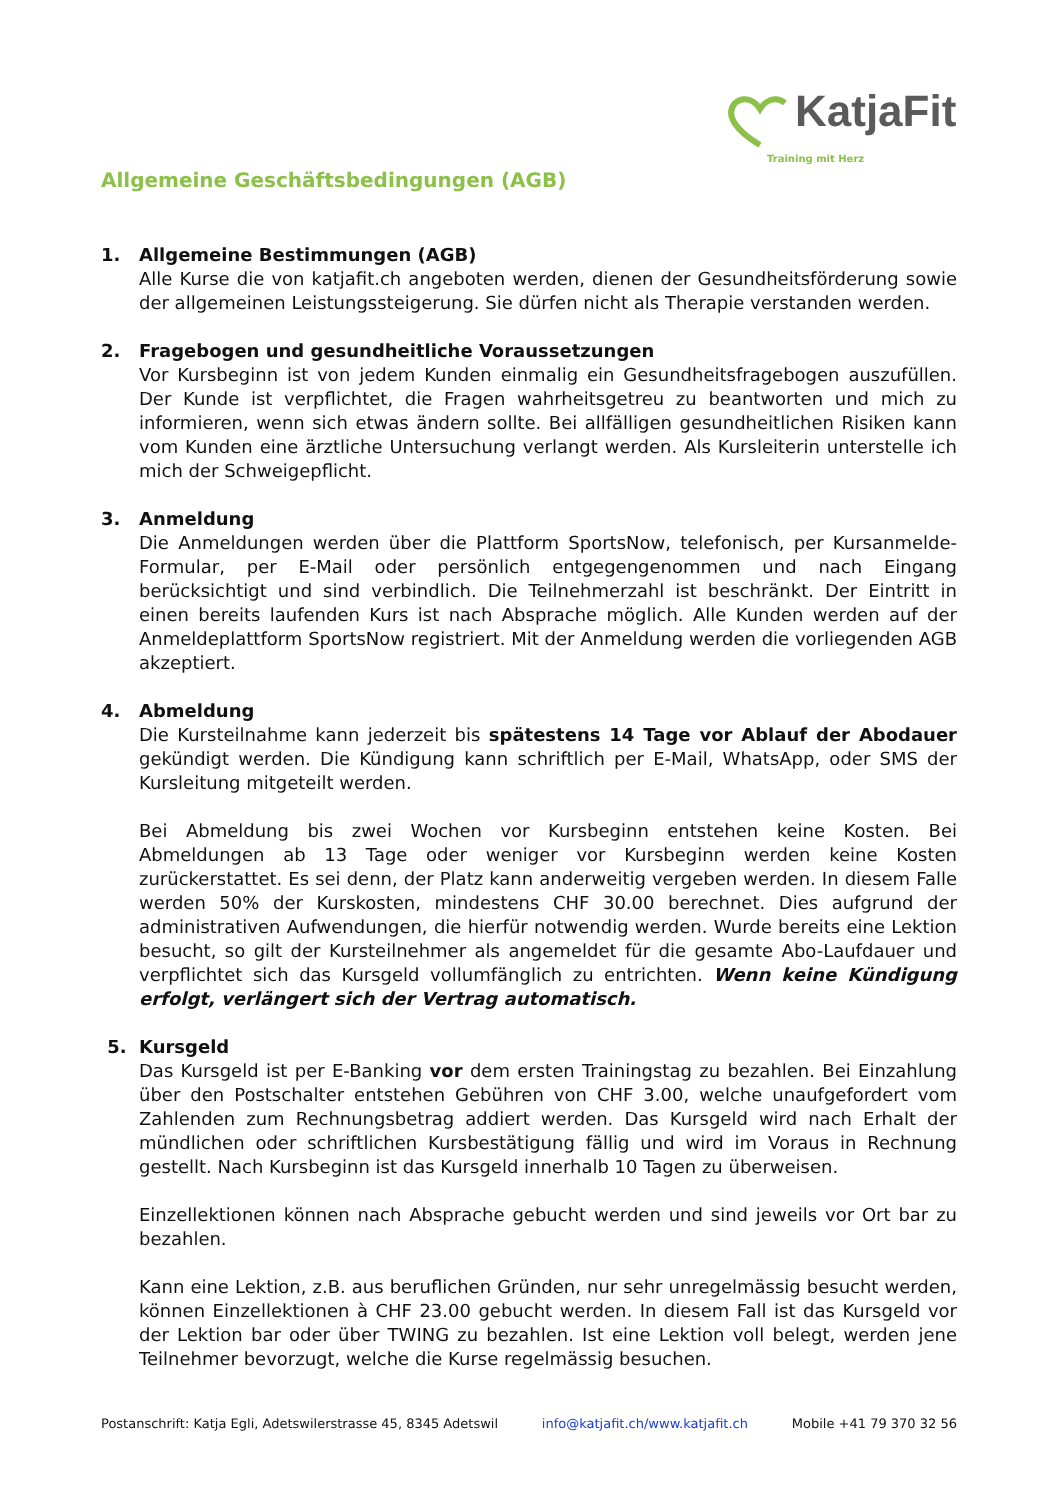KatjaFit
Training mit Herz
Allgemeine Geschäftsbedingungen (AGB)
1. Allgemeine Bestimmungen (AGB)
Alle Kurse die von katjafit.ch angeboten werden, dienen der Gesundheitsförderung sowie der allgemeinen Leistungssteigerung. Sie dürfen nicht als Therapie verstanden werden.
2. Fragebogen und gesundheitliche Voraussetzungen
Vor Kursbeginn ist von jedem Kunden einmalig ein Gesundheitsfragebogen auszufüllen. Der Kunde ist verpflichtet, die Fragen wahrheitsgetreu zu beantworten und mich zu informieren, wenn sich etwas ändern sollte. Bei allfälligen gesundheitlichen Risiken kann vom Kunden eine ärztliche Untersuchung verlangt werden. Als Kursleiterin unterstelle ich mich der Schweigepflicht.
3. Anmeldung
Die Anmeldungen werden über die Plattform SportsNow, telefonisch, per Kursanmelde-Formular, per E-Mail oder persönlich entgegengenommen und nach Eingang berücksichtigt und sind verbindlich. Die Teilnehmerzahl ist beschränkt. Der Eintritt in einen bereits laufenden Kurs ist nach Absprache möglich. Alle Kunden werden auf der Anmeldeplattform SportsNow registriert. Mit der Anmeldung werden die vorliegenden AGB akzeptiert.
4. Abmeldung
Die Kursteilnahme kann jederzeit bis spätestens 14 Tage vor Ablauf der Abodauer gekündigt werden. Die Kündigung kann schriftlich per E-Mail, WhatsApp, oder SMS der Kursleitung mitgeteilt werden.
Bei Abmeldung bis zwei Wochen vor Kursbeginn entstehen keine Kosten. Bei Abmeldungen ab 13 Tage oder weniger vor Kursbeginn werden keine Kosten zurückerstattet. Es sei denn, der Platz kann anderweitig vergeben werden. In diesem Falle werden 50% der Kurskosten, mindestens CHF 30.00 berechnet. Dies aufgrund der administrativen Aufwendungen, die hierfür notwendig werden. Wurde bereits eine Lektion besucht, so gilt der Kursteilnehmer als angemeldet für die gesamte Abo-Laufdauer und verpflichtet sich das Kursgeld vollumfänglich zu entrichten. Wenn keine Kündigung erfolgt, verlängert sich der Vertrag automatisch.
5. Kursgeld
Das Kursgeld ist per E-Banking vor dem ersten Trainingstag zu bezahlen. Bei Einzahlung über den Postschalter entstehen Gebühren von CHF 3.00, welche unaufgefordert vom Zahlenden zum Rechnungsbetrag addiert werden. Das Kursgeld wird nach Erhalt der mündlichen oder schriftlichen Kursbestätigung fällig und wird im Voraus in Rechnung gestellt. Nach Kursbeginn ist das Kursgeld innerhalb 10 Tagen zu überweisen.
Einzellektionen können nach Absprache gebucht werden und sind jeweils vor Ort bar zu bezahlen.
Kann eine Lektion, z.B. aus beruflichen Gründen, nur sehr unregelmässig besucht werden, können Einzellektionen à CHF 23.00 gebucht werden. In diesem Fall ist das Kursgeld vor der Lektion bar oder über TWING zu bezahlen. Ist eine Lektion voll belegt, werden jene Teilnehmer bevorzugt, welche die Kurse regelmässig besuchen.
Postanschrift: Katja Egli, Adetswilerstrasse 45, 8345 Adetswil info@katjafit.ch/www.katjafit.ch Mobile +41 79 370 32 56